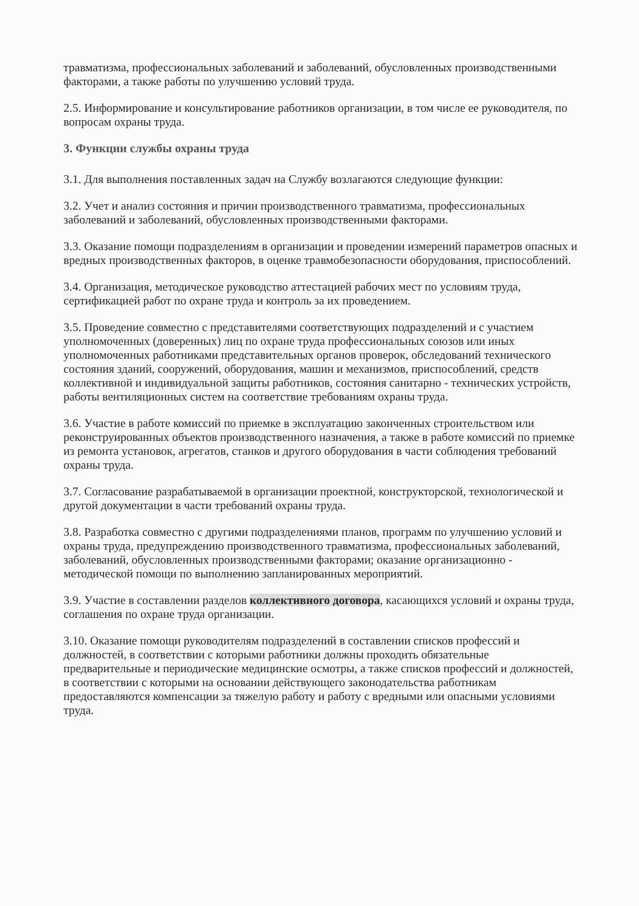травматизма, профессиональных заболеваний и заболеваний, обусловленных производственными факторами, а также работы по улучшению условий труда.
2.5. Информирование и консультирование работников организации, в том числе ее руководителя, по вопросам охраны труда.
3. Функции службы охраны труда
3.1. Для выполнения поставленных задач на Службу возлагаются следующие функции:
3.2. Учет и анализ состояния и причин производственного травматизма, профессиональных заболеваний и заболеваний, обусловленных производственными факторами.
3.3. Оказание помощи подразделениям в организации и проведении измерений параметров опасных и вредных производственных факторов, в оценке травмобезопасности оборудования, приспособлений.
3.4. Организация, методическое руководство аттестацией рабочих мест по условиям труда, сертификацией работ по охране труда и контроль за их проведением.
3.5. Проведение совместно с представителями соответствующих подразделений и с участием уполномоченных (доверенных) лиц по охране труда профессиональных союзов или иных уполномоченных работниками представительных органов проверок, обследований технического состояния зданий, сооружений, оборудования, машин и механизмов, приспособлений, средств коллективной и индивидуальной защиты работников, состояния санитарно - технических устройств, работы вентиляционных систем на соответствие требованиям охраны труда.
3.6. Участие в работе комиссий по приемке в эксплуатацию законченных строительством или реконструированных объектов производственного назначения, а также в работе комиссий по приемке из ремонта установок, агрегатов, станков и другого оборудования в части соблюдения требований охраны труда.
3.7. Согласование разрабатываемой в организации проектной, конструкторской, технологической и другой документации в части требований охраны труда.
3.8. Разработка совместно с другими подразделениями планов, программ по улучшению условий и охраны труда, предупреждению производственного травматизма, профессиональных заболеваний, заболеваний, обусловленных производственными факторами; оказание организационно - методической помощи по выполнению запланированных мероприятий.
3.9. Участие в составлении разделов коллективного договора, касающихся условий и охраны труда, соглашения по охране труда организации.
3.10. Оказание помощи руководителям подразделений в составлении списков профессий и должностей, в соответствии с которыми работники должны проходить обязательные предварительные и периодические медицинские осмотры, а также списков профессий и должностей, в соответствии с которыми на основании действующего законодательства работникам предоставляются компенсации за тяжелую работу и работу с вредными или опасными условиями труда.